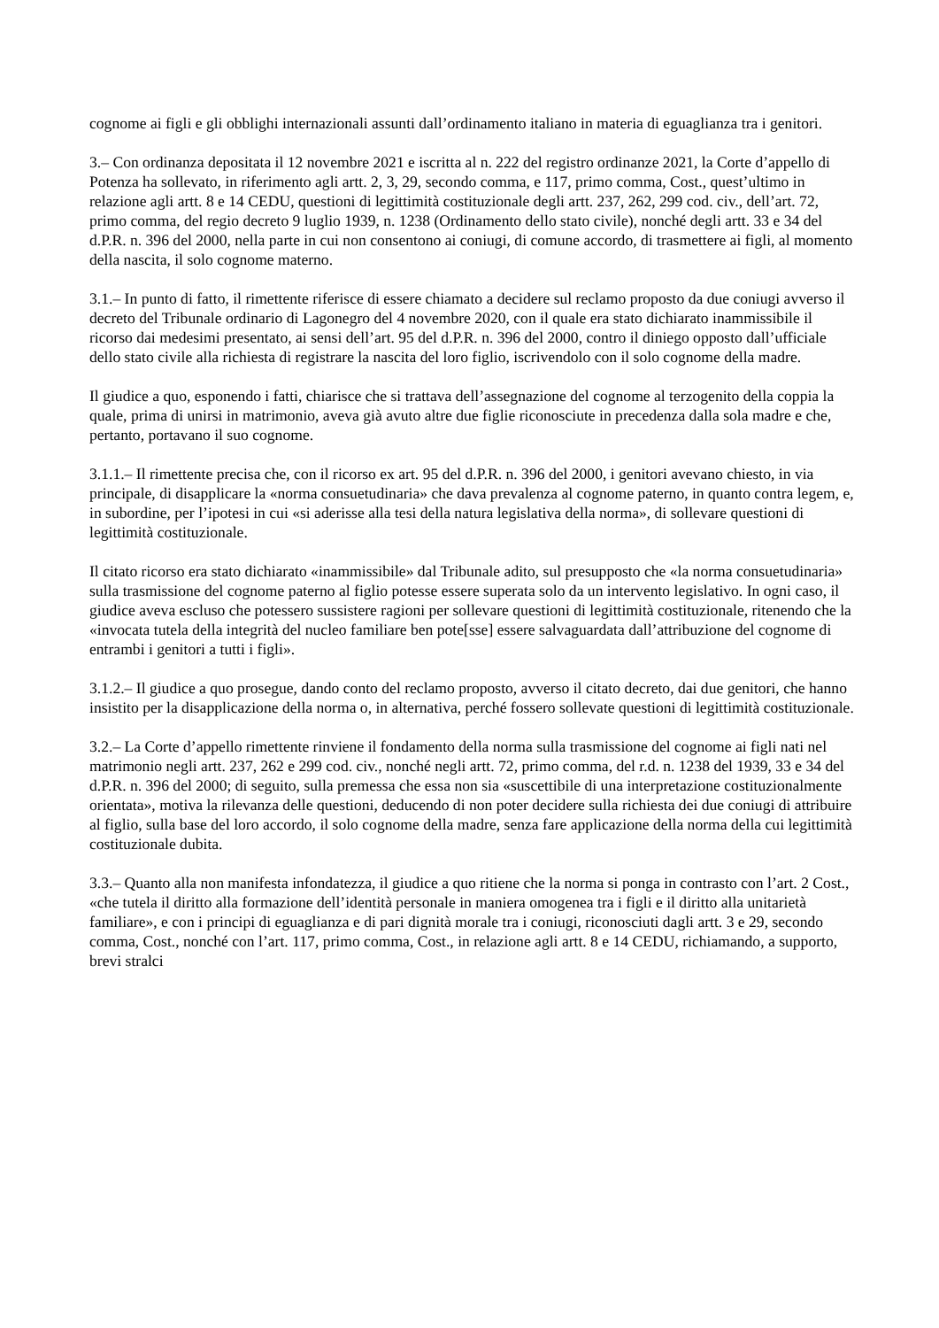cognome ai figli e gli obblighi internazionali assunti dall’ordinamento italiano in materia di eguaglianza tra i genitori.
3.– Con ordinanza depositata il 12 novembre 2021 e iscritta al n. 222 del registro ordinanze 2021, la Corte d’appello di Potenza ha sollevato, in riferimento agli artt. 2, 3, 29, secondo comma, e 117, primo comma, Cost., quest’ultimo in relazione agli artt. 8 e 14 CEDU, questioni di legittimità costituzionale degli artt. 237, 262, 299 cod. civ., dell’art. 72, primo comma, del regio decreto 9 luglio 1939, n. 1238 (Ordinamento dello stato civile), nonché degli artt. 33 e 34 del d.P.R. n. 396 del 2000, nella parte in cui non consentono ai coniugi, di comune accordo, di trasmettere ai figli, al momento della nascita, il solo cognome materno.
3.1.– In punto di fatto, il rimettente riferisce di essere chiamato a decidere sul reclamo proposto da due coniugi avverso il decreto del Tribunale ordinario di Lagonegro del 4 novembre 2020, con il quale era stato dichiarato inammissibile il ricorso dai medesimi presentato, ai sensi dell’art. 95 del d.P.R. n. 396 del 2000, contro il diniego opposto dall’ufficiale dello stato civile alla richiesta di registrare la nascita del loro figlio, iscrivendolo con il solo cognome della madre.
Il giudice a quo, esponendo i fatti, chiarisce che si trattava dell’assegnazione del cognome al terzogenito della coppia la quale, prima di unirsi in matrimonio, aveva già avuto altre due figlie riconosciute in precedenza dalla sola madre e che, pertanto, portavano il suo cognome.
3.1.1.– Il rimettente precisa che, con il ricorso ex art. 95 del d.P.R. n. 396 del 2000, i genitori avevano chiesto, in via principale, di disapplicare la «norma consuetudinaria» che dava prevalenza al cognome paterno, in quanto contra legem, e, in subordine, per l’ipotesi in cui «si aderisse alla tesi della natura legislativa della norma», di sollevare questioni di legittimità costituzionale.
Il citato ricorso era stato dichiarato «inammissibile» dal Tribunale adito, sul presupposto che «la norma consuetudinaria» sulla trasmissione del cognome paterno al figlio potesse essere superata solo da un intervento legislativo. In ogni caso, il giudice aveva escluso che potessero sussistere ragioni per sollevare questioni di legittimità costituzionale, ritenendo che la «invocata tutela della integrità del nucleo familiare ben pote[sse] essere salvaguardata dall’attribuzione del cognome di entrambi i genitori a tutti i figli».
3.1.2.– Il giudice a quo prosegue, dando conto del reclamo proposto, avverso il citato decreto, dai due genitori, che hanno insistito per la disapplicazione della norma o, in alternativa, perché fossero sollevate questioni di legittimità costituzionale.
3.2.– La Corte d’appello rimettente rinviene il fondamento della norma sulla trasmissione del cognome ai figli nati nel matrimonio negli artt. 237, 262 e 299 cod. civ., nonché negli artt. 72, primo comma, del r.d. n. 1238 del 1939, 33 e 34 del d.P.R. n. 396 del 2000; di seguito, sulla premessa che essa non sia «suscettibile di una interpretazione costituzionalmente orientata», motiva la rilevanza delle questioni, deducendo di non poter decidere sulla richiesta dei due coniugi di attribuire al figlio, sulla base del loro accordo, il solo cognome della madre, senza fare applicazione della norma della cui legittimità costituzionale dubita.
3.3.– Quanto alla non manifesta infondatezza, il giudice a quo ritiene che la norma si ponga in contrasto con l’art. 2 Cost., «che tutela il diritto alla formazione dell’identità personale in maniera omogenea tra i figli e il diritto alla unitarietà familiare», e con i principi di eguaglianza e di pari dignità morale tra i coniugi, riconosciuti dagli artt. 3 e 29, secondo comma, Cost., nonché con l’art. 117, primo comma, Cost., in relazione agli artt. 8 e 14 CEDU, richiamando, a supporto, brevi stralci